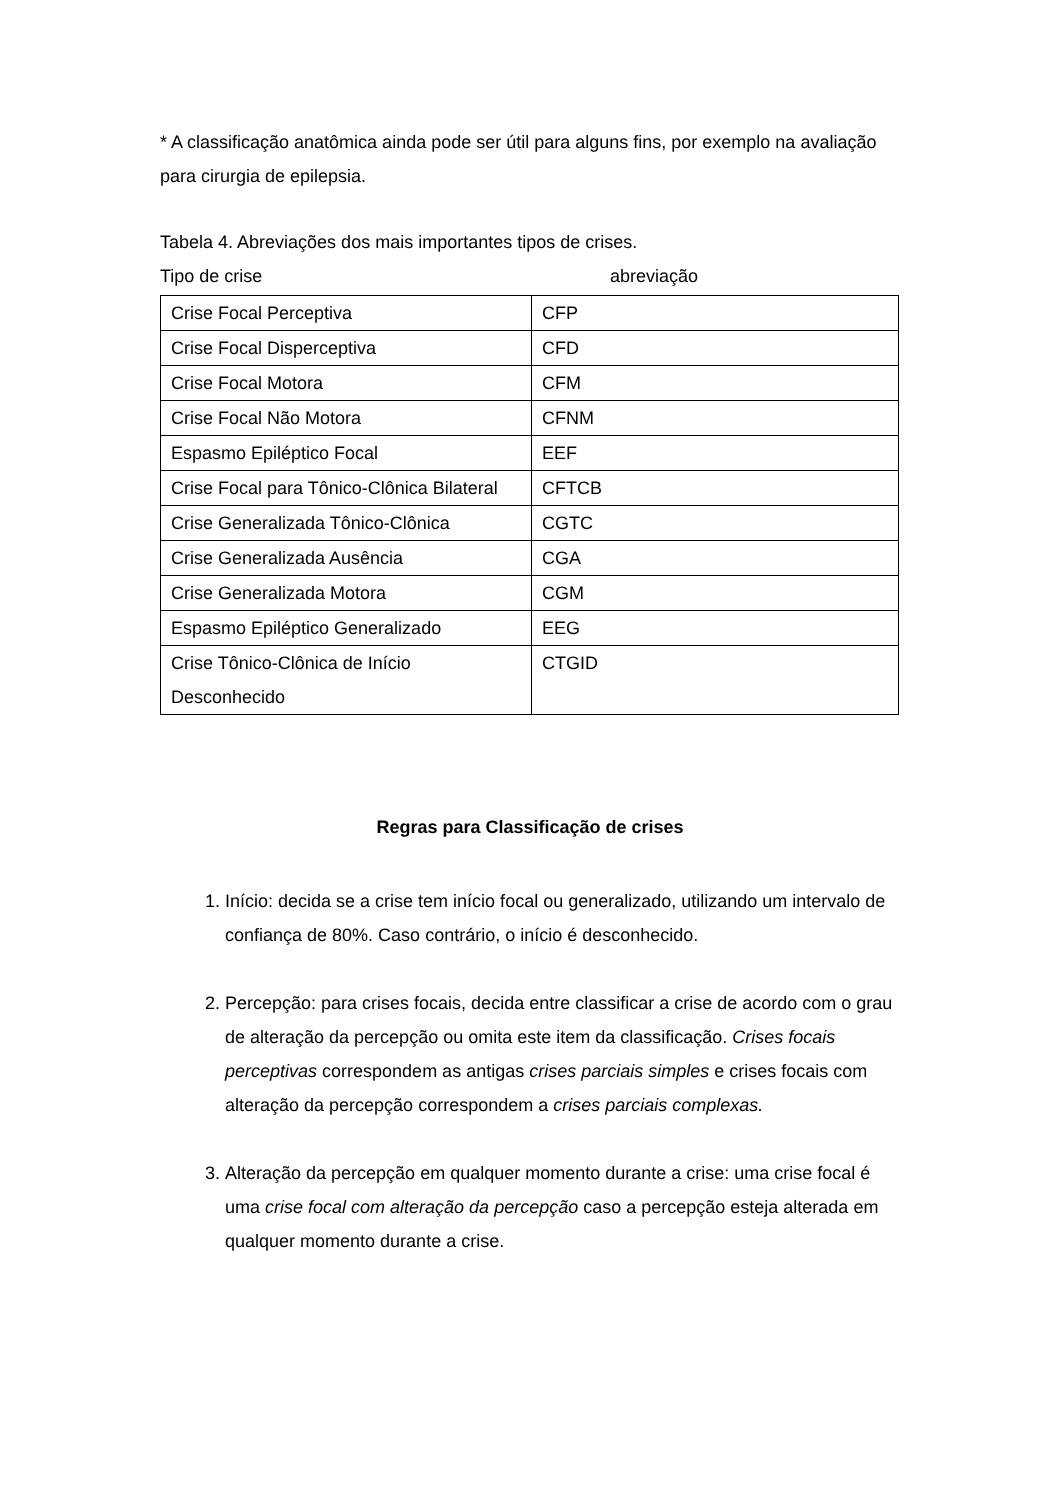* A classificação anatômica ainda pode ser útil para alguns fins, por exemplo na avaliação para cirurgia de epilepsia.
Tabela 4. Abreviações dos mais importantes tipos de crises.
Tipo de crise abreviação
| Crise Focal Perceptiva | CFP |
| Crise Focal Disperceptiva | CFD |
| Crise Focal Motora | CFM |
| Crise Focal Não Motora | CFNM |
| Espasmo Epiléptico Focal | EEF |
| Crise Focal para Tônico-Clônica Bilateral | CFTCB |
| Crise Generalizada Tônico-Clônica | CGTC |
| Crise Generalizada Ausência | CGA |
| Crise Generalizada Motora | CGM |
| Espasmo Epiléptico Generalizado | EEG |
| Crise Tônico-Clônica de Início Desconhecido | CTGID |
Regras para Classificação de crises
1. Início: decida se a crise tem início focal ou generalizado, utilizando um intervalo de confiança de 80%. Caso contrário, o início é desconhecido.
2. Percepção: para crises focais, decida entre classificar a crise de acordo com o grau de alteração da percepção ou omita este item da classificação. Crises focais perceptivas correspondem as antigas crises parciais simples e crises focais com alteração da percepção correspondem a crises parciais complexas.
3. Alteração da percepção em qualquer momento durante a crise: uma crise focal é uma crise focal com alteração da percepção caso a percepção esteja alterada em qualquer momento durante a crise.